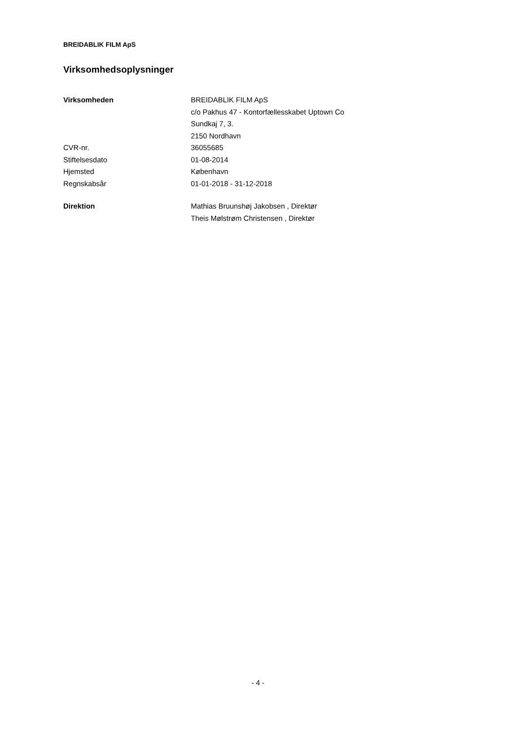BREIDABLIK FILM ApS
Virksomhedsoplysninger
| Virksomheden | BREIDABLIK FILM ApS |
| | c/o Pakhus 47 - Kontorfællesskabet Uptown Co |
| | Sundkaj 7, 3. |
| | 2150 Nordhavn |
| CVR-nr. | 36055685 |
| Stiftelsesdato | 01-08-2014 |
| Hjemsted | København |
| Regnskabsår | 01-01-2018 - 31-12-2018 |
| Direktion | Mathias Bruunshøj Jakobsen , Direktør |
| | Theis Mølstrøm Christensen , Direktør |
- 4 -